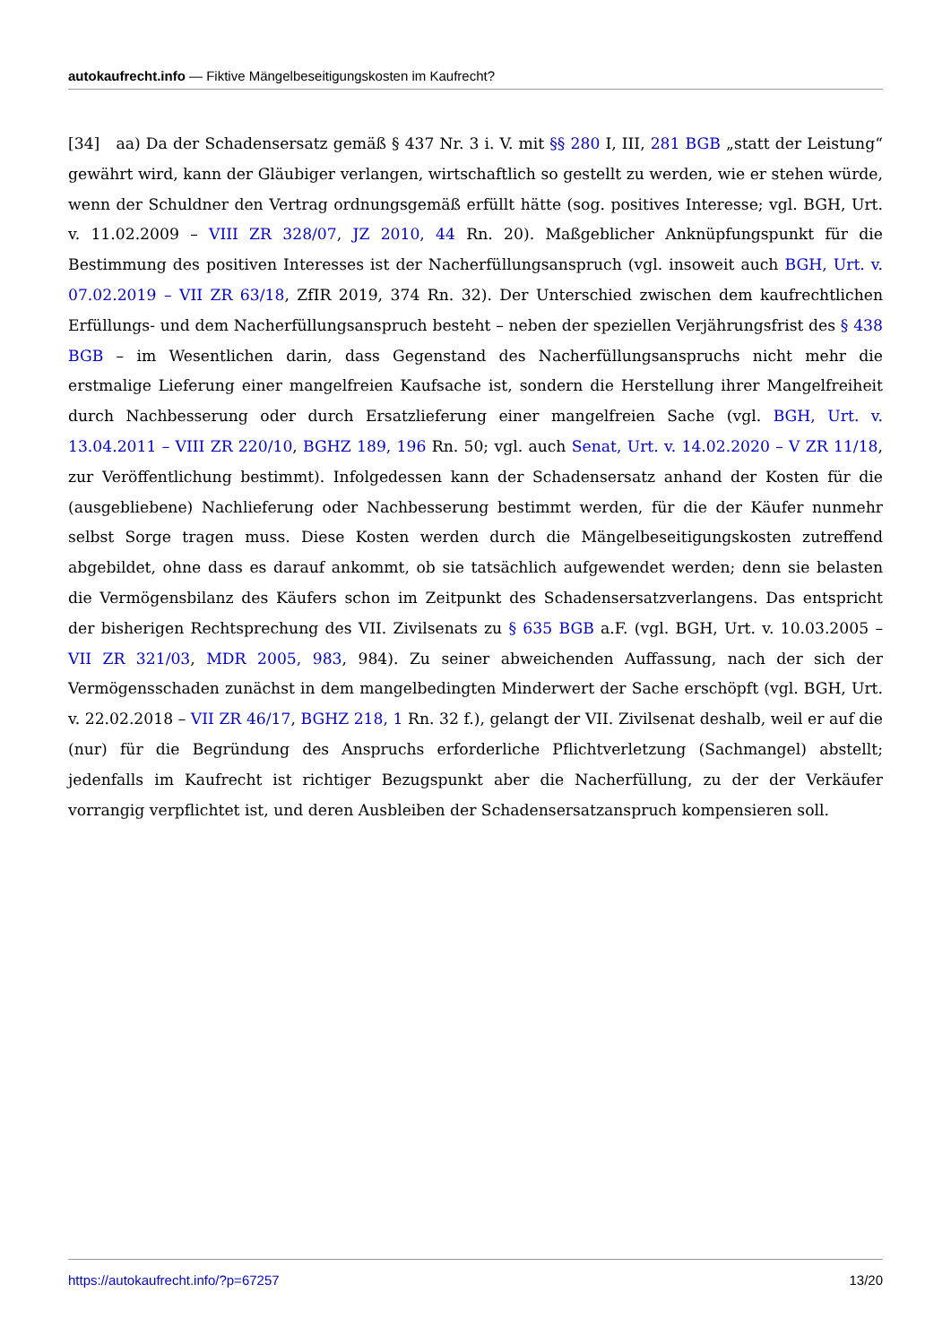autokaufrecht.info — Fiktive Mängelbeseitigungskosten im Kaufrecht?
[34] aa) Da der Schadensersatz gemäß § 437 Nr. 3 i. V. mit §§ 280 I, III, 281 BGB „statt der Leistung“ gewährt wird, kann der Gläubiger verlangen, wirtschaftlich so gestellt zu werden, wie er stehen würde, wenn der Schuldner den Vertrag ordnungsgemäß erfüllt hätte (sog. positives Interesse; vgl. BGH, Urt. v. 11.02.2009 – VIII ZR 328/07, JZ 2010, 44 Rn. 20). Maßgeblicher Anknüpfungspunkt für die Bestimmung des positiven Interesses ist der Nacherfüllungsanspruch (vgl. insoweit auch BGH, Urt. v. 07.02.2019 – VII ZR 63/18, ZfIR 2019, 374 Rn. 32). Der Unterschied zwischen dem kaufrechtlichen Erfüllungs- und dem Nacherfüllungsanspruch besteht – neben der speziellen Verjährungsfrist des § 438 BGB – im Wesentlichen darin, dass Gegenstand des Nacherfüllungsanspruchs nicht mehr die erstmalige Lieferung einer mangelfreien Kaufsache ist, sondern die Herstellung ihrer Mangelfreiheit durch Nachbesserung oder durch Ersatzlieferung einer mangelfreien Sache (vgl. BGH, Urt. v. 13.04.2011 – VIII ZR 220/10, BGHZ 189, 196 Rn. 50; vgl. auch Senat, Urt. v. 14.02.2020 – V ZR 11/18, zur Veröffentlichung bestimmt). Infolgedessen kann der Schadensersatz anhand der Kosten für die (ausgebliebene) Nachlieferung oder Nachbesserung bestimmt werden, für die der Käufer nunmehr selbst Sorge tragen muss. Diese Kosten werden durch die Mängelbeseitigungskosten zutreffend abgebildet, ohne dass es darauf ankommt, ob sie tatsächlich aufgewendet werden; denn sie belasten die Vermögensbilanz des Käufers schon im Zeitpunkt des Schadensersatzverlangens. Das entspricht der bisherigen Rechtsprechung des VII. Zivilsenats zu § 635 BGB a.F. (vgl. BGH, Urt. v. 10.03.2005 – VII ZR 321/03, MDR 2005, 983, 984). Zu seiner abweichenden Auffassung, nach der sich der Vermögensschaden zunächst in dem mangelbedingten Minderwert der Sache erschöpft (vgl. BGH, Urt. v. 22.02.2018 – VII ZR 46/17, BGHZ 218, 1 Rn. 32 f.), gelangt der VII. Zivilsenat deshalb, weil er auf die (nur) für die Begründung des Anspruchs erforderliche Pflichtverletzung (Sachmangel) abstellt; jedenfalls im Kaufrecht ist richtiger Bezugspunkt aber die Nacherfüllung, zu der der Verkäufer vorrangig verpflichtet ist, und deren Ausbleiben der Schadensersatzanspruch kompensieren soll.
https://autokaufrecht.info/?p=67257 13/20